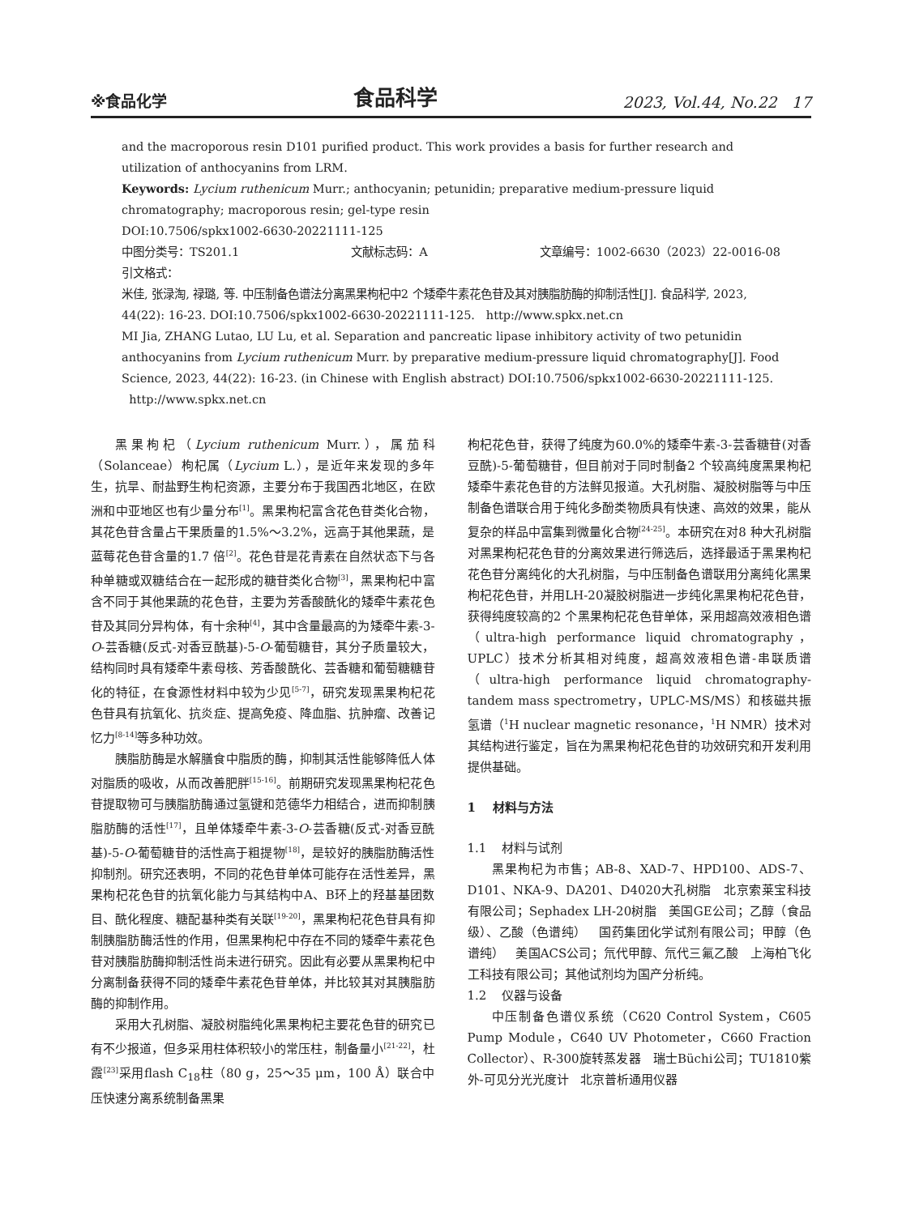※食品化学 食品科学 2023, Vol.44, No.22 17
and the macroporous resin D101 purified product. This work provides a basis for further research and utilization of anthocyanins from LRM.
Keywords: Lycium ruthenicum Murr.; anthocyanin; petunidin; preparative medium-pressure liquid chromatography; macroporous resin; gel-type resin
DOI:10.7506/spkx1002-6630-20221111-125
中图分类号：TS201.1 文献标志码：A 文章编号：1002-6630（2023）22-0016-08
引文格式：
米佳, 张渌淘, 禄璐, 等. 中压制备色谱法分离黑果枸杞中2 个矮牵牛素花色苷及其对胰脂肪酶的抑制活性[J]. 食品科学, 2023, 44(22): 16-23. DOI:10.7506/spkx1002-6630-20221111-125. http://www.spkx.net.cn
MI Jia, ZHANG Lutao, LU Lu, et al. Separation and pancreatic lipase inhibitory activity of two petunidin anthocyanins from Lycium ruthenicum Murr. by preparative medium-pressure liquid chromatography[J]. Food Science, 2023, 44(22): 16-23. (in Chinese with English abstract) DOI:10.7506/spkx1002-6630-20221111-125. http://www.spkx.net.cn
黑果枸杞（Lycium ruthenicum Murr.），属茄科（Solanceae）枸杞属（Lycium L.），是近年来发现的多年生，抗旱、耐盐野生枸杞资源，主要分布于我国西北地区，在欧洲和中亚地区也有少量分布<sup>[1]</sup>。黑果枸杞富含花色苷类化合物，其花色苷含量占干果质量的1.5%～3.2%，远高于其他果蔬，是蓝莓花色苷含量的1.7 倍<sup>[2]</sup>。花色苷是花青素在自然状态下与各种单糖或双糖结合在一起形成的糖苷类化合物<sup>[3]</sup>，黑果枸杞中富含不同于其他果蔬的花色苷，主要为芳香酸酰化的矮牵牛素花色苷及其同分异构体，有十余种<sup>[4]</sup>，其中含量最高的为矮牵牛素-3-O-芸香糖(反式-对香豆酰基)-5-O-葡萄糖苷，其分子质量较大，结构同时具有矮牵牛素母核、芳香酸酰化、芸香糖和葡萄糖糖苷化的特征，在食源性材料中较为少见<sup>[5-7]</sup>，研究发现黑果枸杞花色苷具有抗氧化、抗炎症、提高免疫、降血脂、抗肿瘤、改善记忆力<sup>[8-14]</sup>等多种功效。
胰脂肪酶是水解膳食中脂质的酶，抑制其活性能够降低人体对脂质的吸收，从而改善肥胖<sup>[15-16]</sup>。前期研究发现黑果枸杞花色苷提取物可与胰脂肪酶通过氢键和范德华力相结合，进而抑制胰脂肪酶的活性<sup>[17]</sup>，且单体矮牵牛素-3-O-芸香糖(反式-对香豆酰基)-5-O-葡萄糖苷的活性高于粗提物<sup>[18]</sup>，是较好的胰脂肪酶活性抑制剂。研究还表明，不同的花色苷单体可能存在活性差异，黑果枸杞花色苷的抗氧化能力与其结构中A、B环上的羟基基团数目、酰化程度、糖配基种类有关联<sup>[19-20]</sup>，黑果枸杞花色苷具有抑制胰脂肪酶活性的作用，但黑果枸杞中存在不同的矮牵牛素花色苷对胰脂肪酶抑制活性尚未进行研究。因此有必要从黑果枸杞中分离制备获得不同的矮牵牛素花色苷单体，并比较其对其胰脂肪酶的抑制作用。
采用大孔树脂、凝胶树脂纯化黑果枸杞主要花色苷的研究已有不少报道，但多采用柱体积较小的常压柱，制备量小<sup>[21-22]</sup>，杜霞<sup>[23]</sup>采用flash C<sub>18</sub>柱（80 g，25～35 μm，100 Å）联合中压快速分离系统制备黑果
枸杞花色苷，获得了纯度为60.0%的矮牵牛素-3-芸香糖苷(对香豆酰)-5-葡萄糖苷，但目前对于同时制备2 个较高纯度黑果枸杞矮牵牛素花色苷的方法鲜见报道。大孔树脂、凝胶树脂等与中压制备色谱联合用于纯化多酚类物质具有快速、高效的效果，能从复杂的样品中富集到微量化合物<sup>[24-25]</sup>。本研究在对8 种大孔树脂对黑果枸杞花色苷的分离效果进行筛选后，选择最适于黑果枸杞花色苷分离纯化的大孔树脂，与中压制备色谱联用分离纯化黑果枸杞花色苷，并用LH-20凝胶树脂进一步纯化黑果枸杞花色苷，获得纯度较高的2 个黑果枸杞花色苷单体，采用超高效液相色谱（ultra-high performance liquid chromatography，UPLC）技术分析其相对纯度，超高效液相色谱-串联质谱（ultra-high performance liquid chromatography-tandem mass spectrometry，UPLC-MS/MS）和核磁共振氢谱（<sup>1</sup>H nuclear magnetic resonance，<sup>1</sup>H NMR）技术对其结构进行鉴定，旨在为黑果枸杞花色苷的功效研究和开发利用提供基础。
1 材料与方法
1.1 材料与试剂
黑果枸杞为市售；AB-8、XAD-7、HPD100、ADS-7、D101、NKA-9、DA201、D4020大孔树脂 北京索莱宝科技有限公司；Sephadex LH-20树脂 美国GE公司；乙醇（食品级）、乙酸（色谱纯） 国药集团化学试剂有限公司；甲醇（色谱纯） 美国ACS公司；氘代甲醇、氘代三氟乙酸 上海柏飞化工科技有限公司；其他试剂均为国产分析纯。
1.2 仪器与设备
中压制备色谱仪系统（C620 Control System，C605 Pump Module，C640 UV Photometer，C660 Fraction Collector）、R-300旋转蒸发器 瑞士Büchi公司；TU1810紫外-可见分光光度计 北京普析通用仪器